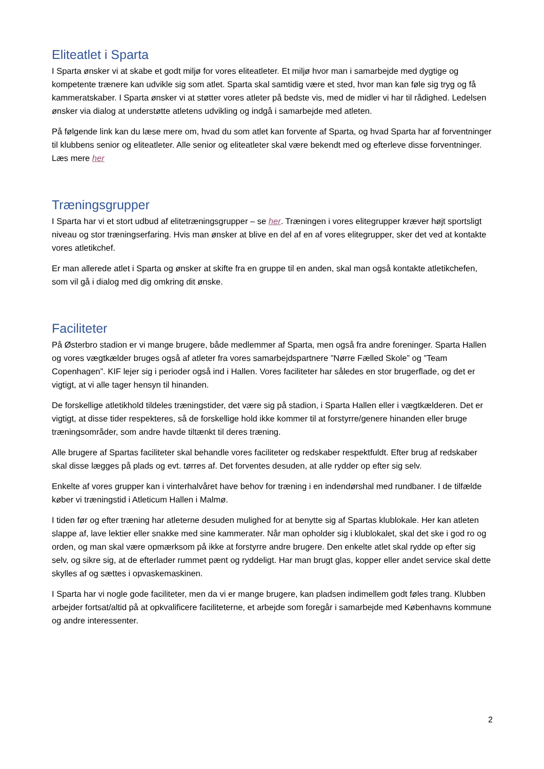Eliteatlet i Sparta
I Sparta ønsker vi at skabe et godt miljø for vores eliteatleter. Et miljø hvor man i samarbejde med dygtige og kompetente trænere kan udvikle sig som atlet. Sparta skal samtidig være et sted, hvor man kan føle sig tryg og få kammeratskaber. I Sparta ønsker vi at støtter vores atleter på bedste vis, med de midler vi har til rådighed. Ledelsen ønsker via dialog at understøtte atletens udvikling og indgå i samarbejde med atleten.
På følgende link kan du læse mere om, hvad du som atlet kan forvente af Sparta, og hvad Sparta har af forventninger til klubbens senior og eliteatleter. Alle senior og eliteatleter skal være bekendt med og efterleve disse forventninger. Læs mere her
Træningsgrupper
I Sparta har vi et stort udbud af elitetræningsgrupper – se her. Træningen i vores elitegrupper kræver højt sportsligt niveau og stor træningserfaring. Hvis man ønsker at blive en del af en af vores elitegrupper, sker det ved at kontakte vores atletikchef.
Er man allerede atlet i Sparta og ønsker at skifte fra en gruppe til en anden, skal man også kontakte atletikchefen, som vil gå i dialog med dig omkring dit ønske.
Faciliteter
På Østerbro stadion er vi mange brugere, både medlemmer af Sparta, men også fra andre foreninger. Sparta Hallen og vores vægtkælder bruges også af atleter fra vores samarbejdspartnere ”Nørre Fælled Skole” og ”Team Copenhagen”. KIF lejer sig i perioder også ind i Hallen. Vores faciliteter har således en stor brugerflade, og det er vigtigt, at vi alle tager hensyn til hinanden.
De forskellige atletikhold tildeles træningstider, det være sig på stadion, i Sparta Hallen eller i vægtkælderen. Det er vigtigt, at disse tider respekteres, så de forskellige hold ikke kommer til at forstyrre/genere hinanden eller bruge træningsområder, som andre havde tiltænkt til deres træning.
Alle brugere af Spartas faciliteter skal behandle vores faciliteter og redskaber respektfuldt. Efter brug af redskaber skal disse lægges på plads og evt. tørres af. Det forventes desuden, at alle rydder op efter sig selv.
Enkelte af vores grupper kan i vinterhalvåret have behov for træning i en indendørshal med rundbaner. I de tilfælde køber vi træningstid i Atleticum Hallen i Malmø.
I tiden før og efter træning har atleterne desuden mulighed for at benytte sig af Spartas klublokale. Her kan atleten slappe af, lave lektier eller snakke med sine kammerater. Når man opholder sig i klublokalet, skal det ske i god ro og orden, og man skal være opmærksom på ikke at forstyrre andre brugere. Den enkelte atlet skal rydde op efter sig selv, og sikre sig, at de efterlader rummet pænt og ryddeligt. Har man brugt glas, kopper eller andet service skal dette skylles af og sættes i opvaskemaskinen.
I Sparta har vi nogle gode faciliteter, men da vi er mange brugere, kan pladsen indimellem godt føles trang. Klubben arbejder fortsat/altid på at opkvalificere faciliteterne, et arbejde som foregår i samarbejde med Københavns kommune og andre interessenter.
2